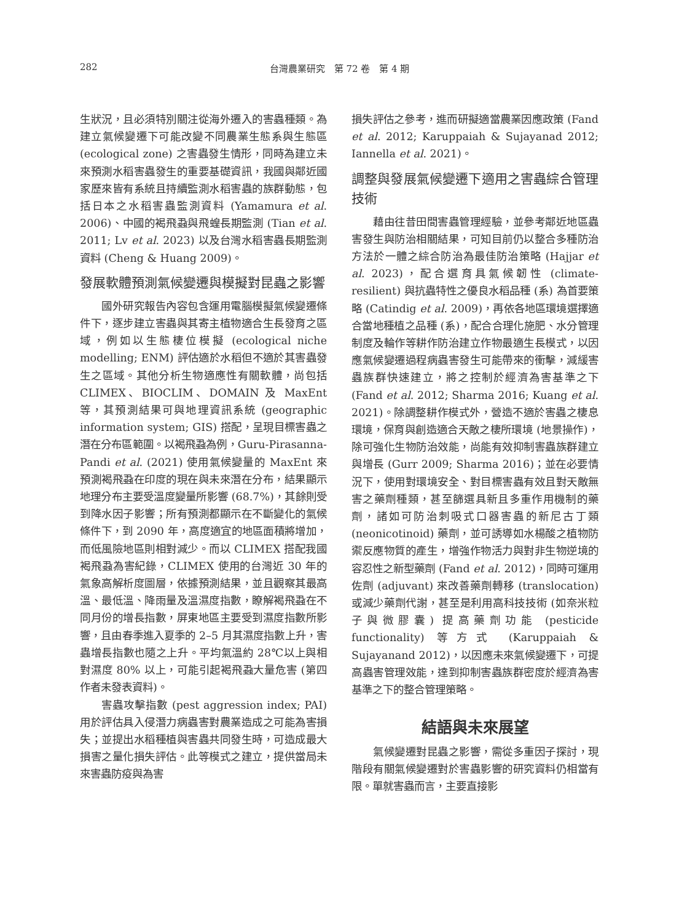282
台灣農業研究　第 72 卷　第 4 期
生狀況，且必須特別關注從海外遷入的害蟲種類。為建立氣候變遷下可能改變不同農業生態系與生態區 (ecological zone) 之害蟲發生情形，同時為建立未來預測水稻害蟲發生的重要基礎資訊，我國與鄰近國家歷來皆有系統且持續監測水稻害蟲的族群動態，包括日本之水稻害蟲監測資料 (Yamamura et al. 2006)、中國的褐飛蝨與飛蝗長期監測 (Tian et al. 2011; Lv et al. 2023) 以及台灣水稻害蟲長期監測資料 (Cheng & Huang 2009)。
發展軟體預測氣候變遷與模擬對昆蟲之影響
國外研究報告內容包含運用電腦模擬氣候變遷條件下，逐步建立害蟲與其寄主植物適合生長發育之區域，例如以生態棲位模擬 (ecological niche modelling; ENM) 評估適於水稻但不適於其害蟲發生之區域。其他分析生物適應性有關軟體，尚包括 CLIMEX、BIOCLIM、DOMAIN 及 MaxEnt 等，其預測結果可與地理資訊系統 (geographic information system; GIS) 搭配，呈現目標害蟲之潛在分布區範圍。以褐飛蝨為例，Guru-Pirasanna-Pandi et al. (2021) 使用氣候變量的 MaxEnt 來預測褐飛蝨在印度的現在與未來潛在分布，結果顯示地理分布主要受溫度變量所影響 (68.7%)，其餘則受到降水因子影響；所有預測都顯示在不斷變化的氣候條件下，到 2090 年，高度適宜的地區面積將增加，而低風險地區則相對減少。而以 CLIMEX 搭配我國褐飛蝨為害紀錄，CLIMEX 使用的台灣近 30 年的氣象高解析度圖層，依據預測結果，並且觀察其最高溫、最低溫、降雨量及溫濕度指數，瞭解褐飛蝨在不同月份的增長指數，屏東地區主要受到濕度指數所影響，且由春季進入夏季的 2–5 月其濕度指數上升，害蟲增長指數也隨之上升。平均氣溫約 28℃以上與相對濕度 80% 以上，可能引起褐飛蝨大量危害 (第四作者未發表資料)。
害蟲攻擊指數 (pest aggression index; PAI) 用於評估具入侵潛力病蟲害對農業造成之可能為害損失；並提出水稻種植與害蟲共同發生時，可造成最大損害之量化損失評估。此等模式之建立，提供當局未來害蟲防疫與為害
損失評估之參考，進而研擬適當農業因應政策 (Fand et al. 2012; Karuppaiah & Sujayanad 2012; Iannella et al. 2021)。
調整與發展氣候變遷下適用之害蟲綜合管理技術
藉由往昔田間害蟲管理經驗，並參考鄰近地區蟲害發生與防治相關結果，可知目前仍以整合多種防治方法於一體之綜合防治為最佳防治策略 (Hajjar et al. 2023)，配合選育具氣候韌性 (climate-resilient) 與抗蟲特性之優良水稻品種 (系) 為首要策略 (Catindig et al. 2009)，再依各地區環境選擇適合當地種植之品種 (系)，配合合理化施肥、水分管理制度及輪作等耕作防治建立作物最適生長模式，以因應氣候變遷過程病蟲害發生可能帶來的衝擊，減緩害蟲族群快速建立，將之控制於經濟為害基準之下 (Fand et al. 2012; Sharma 2016; Kuang et al. 2021)。除調整耕作模式外，營造不適於害蟲之棲息環境，保育與創造適合天敵之棲所環境 (地景操作)，除可強化生物防治效能，尚能有效抑制害蟲族群建立與增長 (Gurr 2009; Sharma 2016)；並在必要情況下，使用對環境安全、對目標害蟲有效且對天敵無害之藥劑種類，甚至篩選具新且多重作用機制的藥劑，諸如可防治刺吸式口器害蟲的新尼古丁類 (neonicotinoid) 藥劑，並可誘導如水楊酸之植物防禦反應物質的產生，增強作物活力與對非生物逆境的容忍性之新型藥劑 (Fand et al. 2012)，同時可運用佐劑 (adjuvant) 來改善藥劑轉移 (translocation) 或減少藥劑代謝，甚至是利用高科技技術 (如奈米粒子與微膠囊) 提高藥劑功能 (pesticide functionality) 等方式 (Karuppaiah & Sujayanand 2012)，以因應未來氣候變遷下，可提高蟲害管理效能，達到抑制害蟲族群密度於經濟為害基準之下的整合管理策略。
結語與未來展望
氣候變遷對昆蟲之影響，需從多重因子探討，現階段有關氣候變遷對於害蟲影響的研究資料仍相當有限。單就害蟲而言，主要直接影